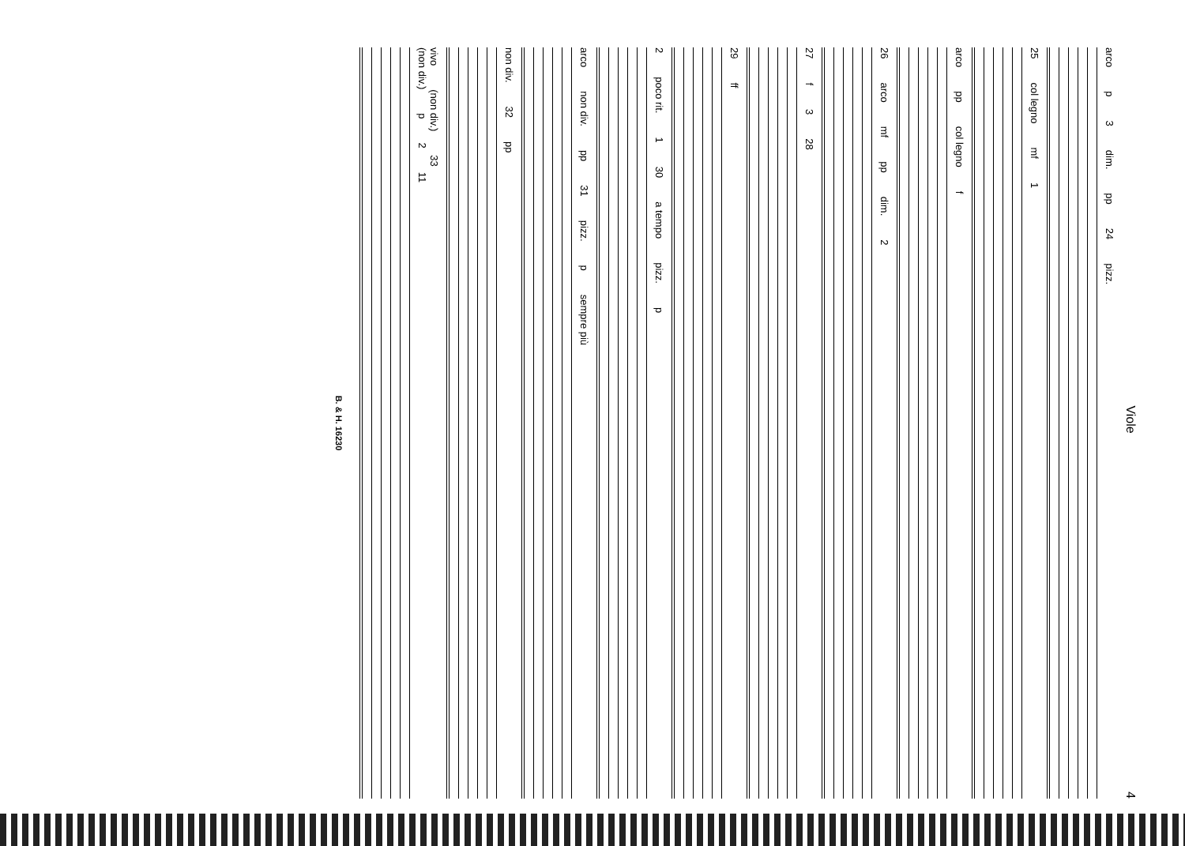Viole 4
arco p 3 dim. pp 24 pizz.
25 col legno mf 1
arco pp col legno f
26 arco mf pp dim. 2
27 f 3 28
29 ff
2 poco rit. 1 30 a tempo pizz. p
arco non div. pp 31 pizz. p sempre più
non div. 32 pp
vivo (non div.) 33
(non div.) p 2 11
B. & H. 16230